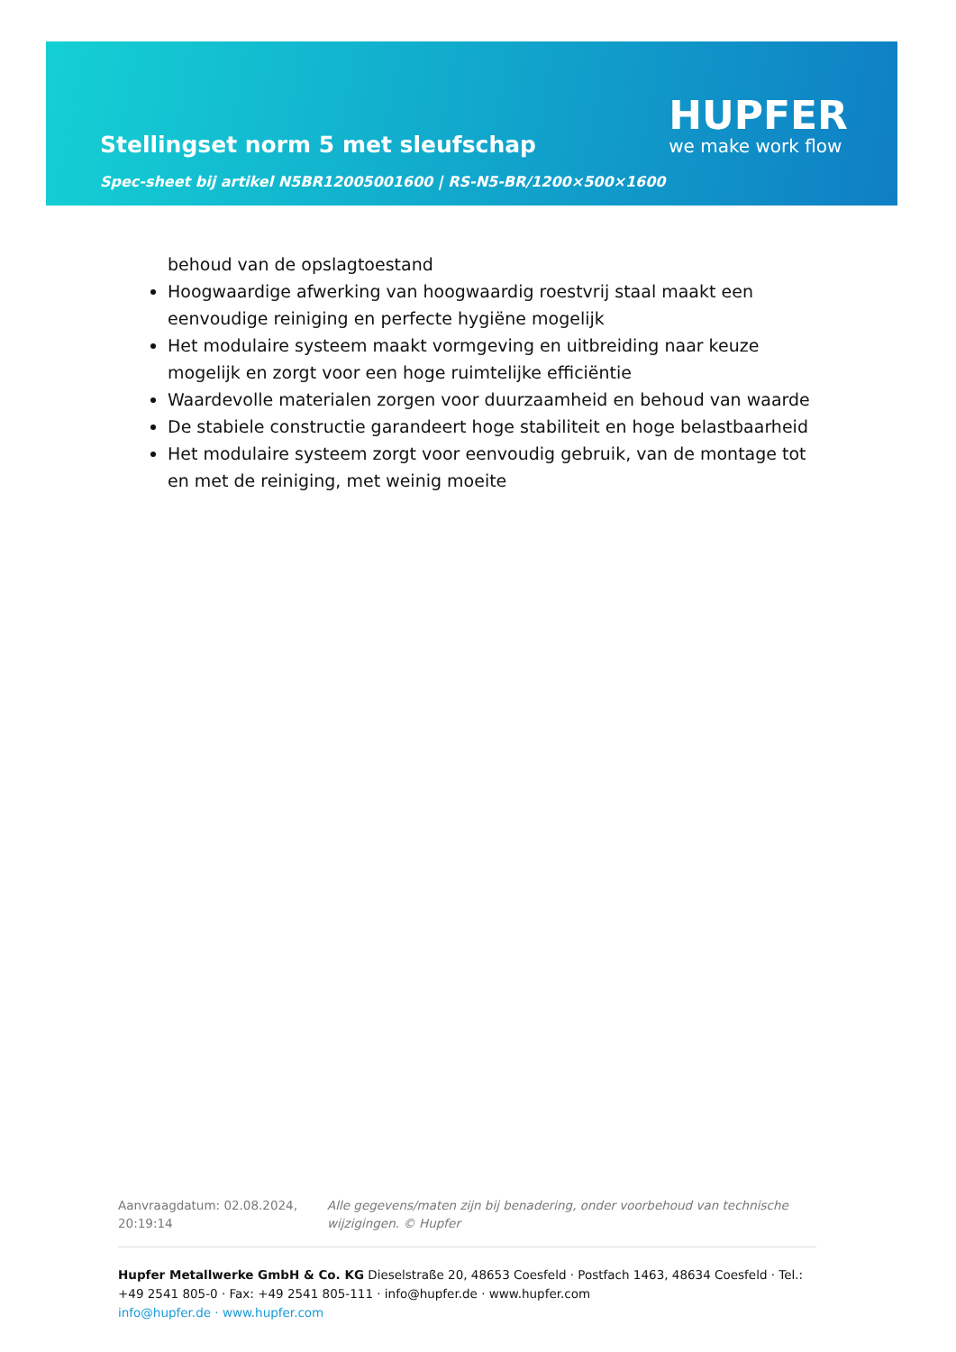Stellingset norm 5 met sleufschap
Spec-sheet bij artikel N5BR12005001600 | RS-N5-BR/1200×500×1600
HUPFER
we make work flow
behoud van de opslagtoestand
Hoogwaardige afwerking van hoogwaardig roestvrij staal maakt een eenvoudige reiniging en perfecte hygiëne mogelijk
Het modulaire systeem maakt vormgeving en uitbreiding naar keuze mogelijk en zorgt voor een hoge ruimtelijke efficiëntie
Waardevolle materialen zorgen voor duurzaamheid en behoud van waarde
De stabiele constructie garandeert hoge stabiliteit en hoge belastbaarheid
Het modulaire systeem zorgt voor eenvoudig gebruik, van de montage tot en met de reiniging, met weinig moeite
Aanvraagdatum: 02.08.2024, 20:19:14
Alle gegevens/maten zijn bij benadering, onder voorbehoud van technische wijzigingen. © Hupfer
Hupfer Metallwerke GmbH & Co. KG Dieselstraße 20, 48653 Coesfeld · Postfach 1463, 48634 Coesfeld · Tel.: +49 2541 805-0 · Fax: +49 2541 805-111 · info@hupfer.de · www.hupfer.com
info@hupfer.de · www.hupfer.com